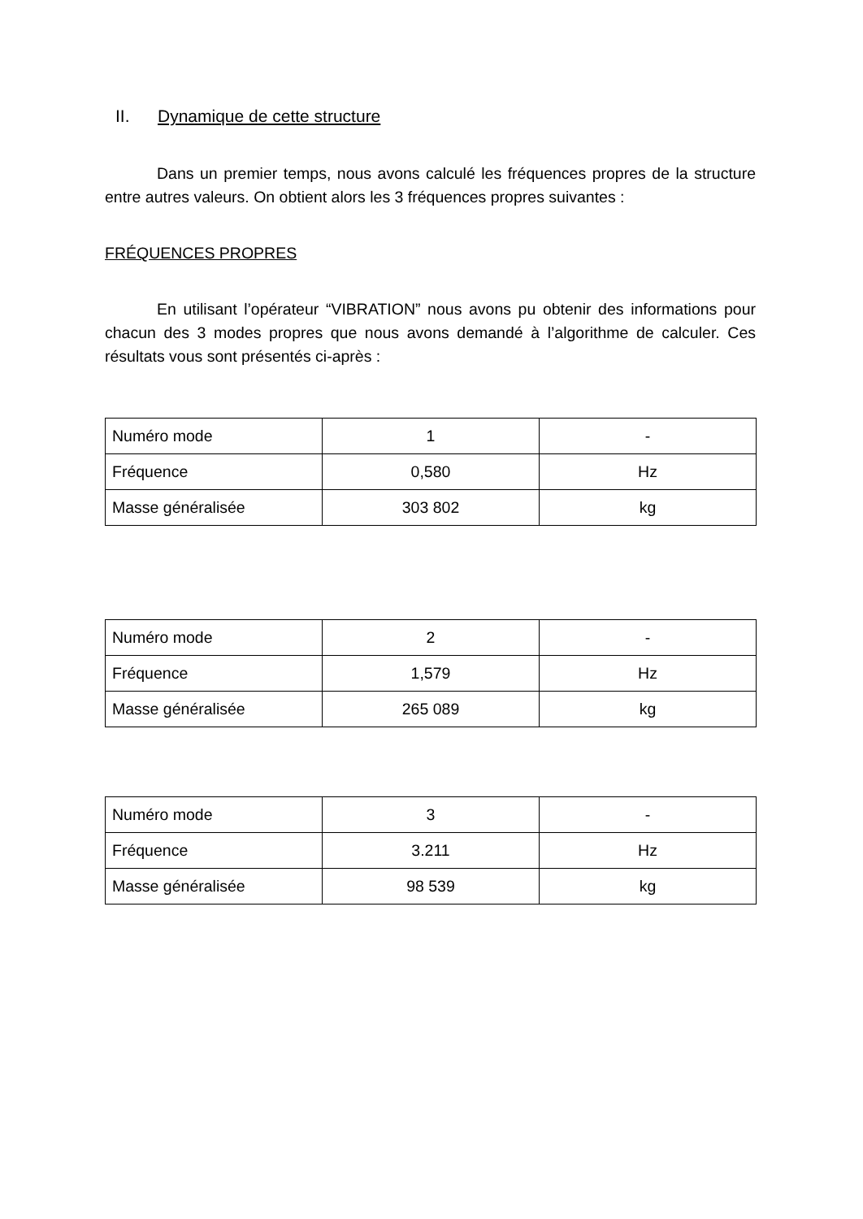II. Dynamique de cette structure
Dans un premier temps, nous avons calculé les fréquences propres de la structure entre autres valeurs. On obtient alors les 3 fréquences propres suivantes :
FRÉQUENCES PROPRES
En utilisant l’opérateur “VIBRATION” nous avons pu obtenir des informations pour chacun des 3 modes propres que nous avons demandé à l’algorithme de calculer. Ces résultats vous sont présentés ci-après :
| Numéro mode | 1 | - |
| Fréquence | 0,580 | Hz |
| Masse généralisée | 303 802 | kg |
| Numéro mode | 2 | - |
| Fréquence | 1,579 | Hz |
| Masse généralisée | 265 089 | kg |
| Numéro mode | 3 | - |
| Fréquence | 3.211 | Hz |
| Masse généralisée | 98 539 | kg |